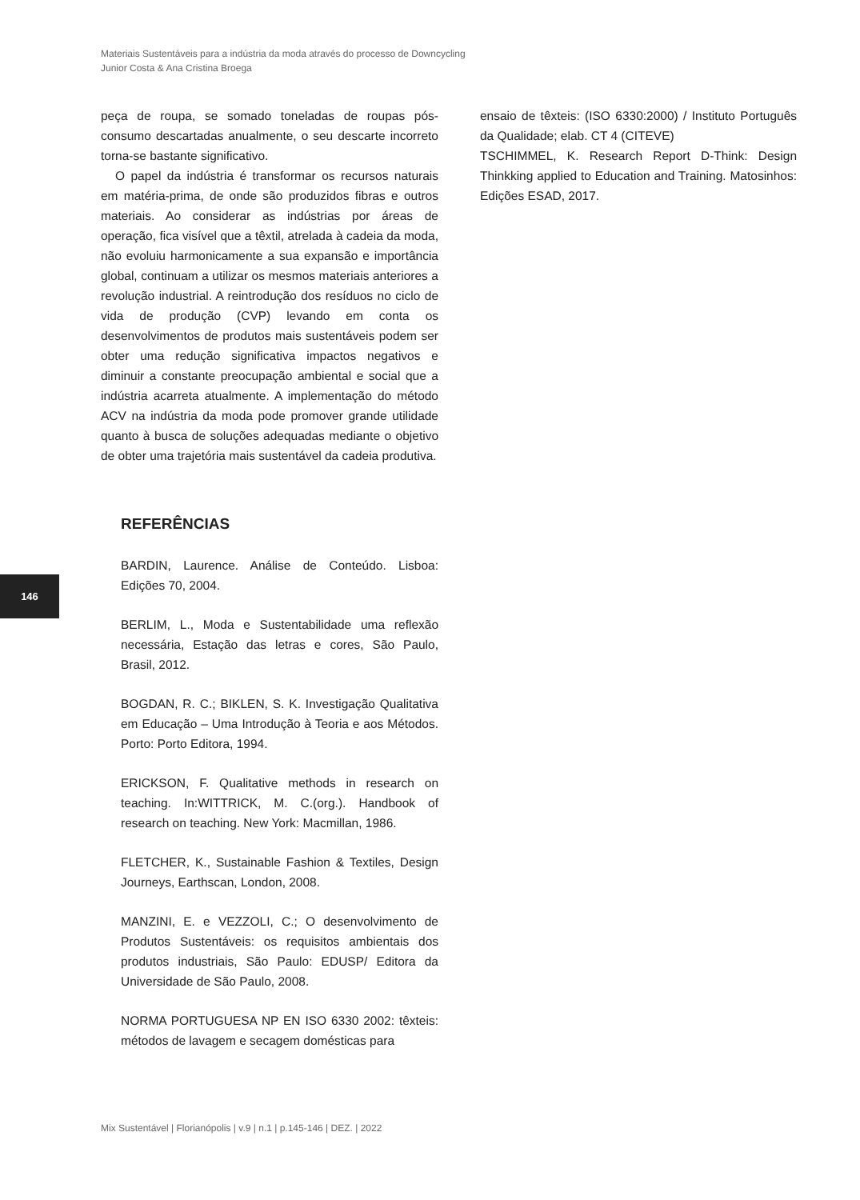Materiais Sustentáveis para a indústria da moda através do processo de Downcycling
Junior Costa & Ana Cristina Broega
peça de roupa, se somado toneladas de roupas pós-consumo descartadas anualmente, o seu descarte incorreto torna-se bastante significativo.
O papel da indústria é transformar os recursos naturais em matéria-prima, de onde são produzidos fibras e outros materiais. Ao considerar as indústrias por áreas de operação, fica visível que a têxtil, atrelada à cadeia da moda, não evoluiu harmonicamente a sua expansão e importância global, continuam a utilizar os mesmos materiais anteriores a revolução industrial. A reintrodução dos resíduos no ciclo de vida de produção (CVP) levando em conta os desenvolvimentos de produtos mais sustentáveis podem ser obter uma redução significativa impactos negativos e diminuir a constante preocupação ambiental e social que a indústria acarreta atualmente. A implementação do método ACV na indústria da moda pode promover grande utilidade quanto à busca de soluções adequadas mediante o objetivo de obter uma trajetória mais sustentável da cadeia produtiva.
REFERÊNCIAS
BARDIN, Laurence. Análise de Conteúdo. Lisboa: Edições 70, 2004.
BERLIM, L., Moda e Sustentabilidade uma reflexão necessária, Estação das letras e cores, São Paulo, Brasil, 2012.
BOGDAN, R. C.; BIKLEN, S. K. Investigação Qualitativa em Educação – Uma Introdução à Teoria e aos Métodos. Porto: Porto Editora, 1994.
ERICKSON, F. Qualitative methods in research on teaching. In:WITTRICK, M. C.(org.). Handbook of research on teaching. New York: Macmillan, 1986.
FLETCHER, K., Sustainable Fashion & Textiles, Design Journeys, Earthscan, London, 2008.
MANZINI, E. e VEZZOLI, C.; O desenvolvimento de Produtos Sustentáveis: os requisitos ambientais dos produtos industriais, São Paulo: EDUSP/ Editora da Universidade de São Paulo, 2008.
NORMA PORTUGUESA NP EN ISO 6330 2002: têxteis: métodos de lavagem e secagem domésticas para
ensaio de têxteis: (ISO 6330:2000) / Instituto Português da Qualidade; elab. CT 4 (CITEVE)
TSCHIMMEL, K. Research Report D-Think: Design Thinkking applied to Education and Training. Matosinhos: Edições ESAD, 2017.
146
Mix Sustentável | Florianópolis | v.9 | n.1 | p.145-146 | DEZ. | 2022